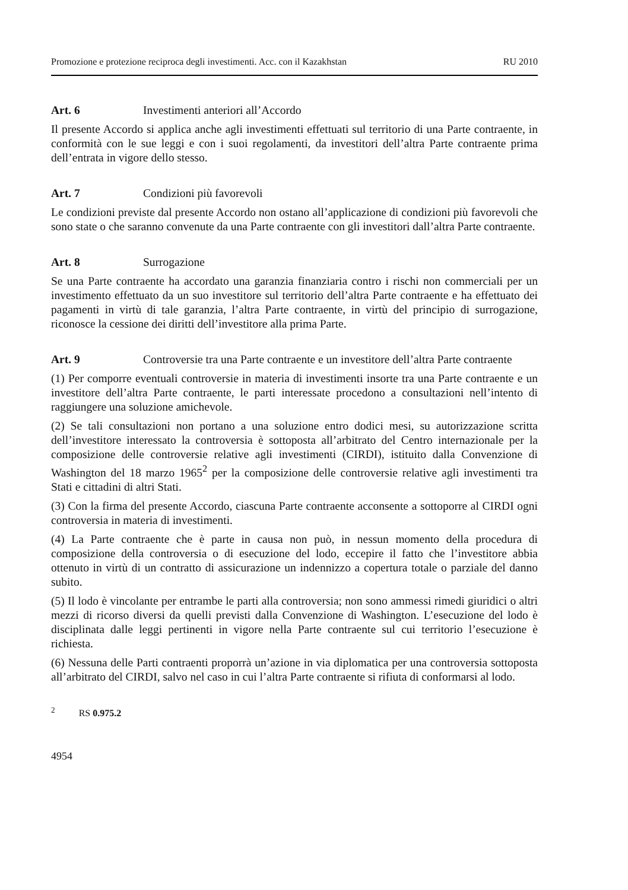Promozione e protezione reciproca degli investimenti. Acc. con il Kazakhstan RU 2010
Art. 6 Investimenti anteriori all’Accordo
Il presente Accordo si applica anche agli investimenti effettuati sul territorio di una Parte contraente, in conformità con le sue leggi e con i suoi regolamenti, da investitori dell’altra Parte contraente prima dell’entrata in vigore dello stesso.
Art. 7 Condizioni più favorevoli
Le condizioni previste dal presente Accordo non ostano all’applicazione di condizioni più favorevoli che sono state o che saranno convenute da una Parte contraente con gli investitori dall’altra Parte contraente.
Art. 8 Surrogazione
Se una Parte contraente ha accordato una garanzia finanziaria contro i rischi non commerciali per un investimento effettuato da un suo investitore sul territorio dell’altra Parte contraente e ha effettuato dei pagamenti in virtù di tale garanzia, l’altra Parte contraente, in virtù del principio di surrogazione, riconosce la cessione dei diritti dell’investitore alla prima Parte.
Art. 9 Controversie tra una Parte contraente e un investitore dell’altra Parte contraente
(1) Per comporre eventuali controversie in materia di investimenti insorte tra una Parte contraente e un investitore dell’altra Parte contraente, le parti interessate procedono a consultazioni nell’intento di raggiungere una soluzione amichevole.
(2) Se tali consultazioni non portano a una soluzione entro dodici mesi, su autorizzazione scritta dell’investitore interessato la controversia è sottoposta all’arbitrato del Centro internazionale per la composizione delle controversie relative agli investimenti (CIRDI), istituito dalla Convenzione di Washington del 18 marzo 1965<sup>2</sup> per la composizione delle controversie relative agli investimenti tra Stati e cittadini di altri Stati.
(3) Con la firma del presente Accordo, ciascuna Parte contraente acconsente a sottoporre al CIRDI ogni controversia in materia di investimenti.
(4) La Parte contraente che è parte in causa non può, in nessun momento della procedura di composizione della controversia o di esecuzione del lodo, eccepire il fatto che l’investitore abbia ottenuto in virtù di un contratto di assicurazione un indennizzo a copertura totale o parziale del danno subito.
(5) Il lodo è vincolante per entrambe le parti alla controversia; non sono ammessi rimedi giuridici o altri mezzi di ricorso diversi da quelli previsti dalla Convenzione di Washington. L’esecuzione del lodo è disciplinata dalle leggi pertinenti in vigore nella Parte contraente sul cui territorio l’esecuzione è richiesta.
(6) Nessuna delle Parti contraenti proporrà un’azione in via diplomatica per una controversia sottoposta all’arbitrato del CIRDI, salvo nel caso in cui l’altra Parte contraente si rifiuta di conformarsi al lodo.
<sup>2</sup> RS 0.975.2
4954